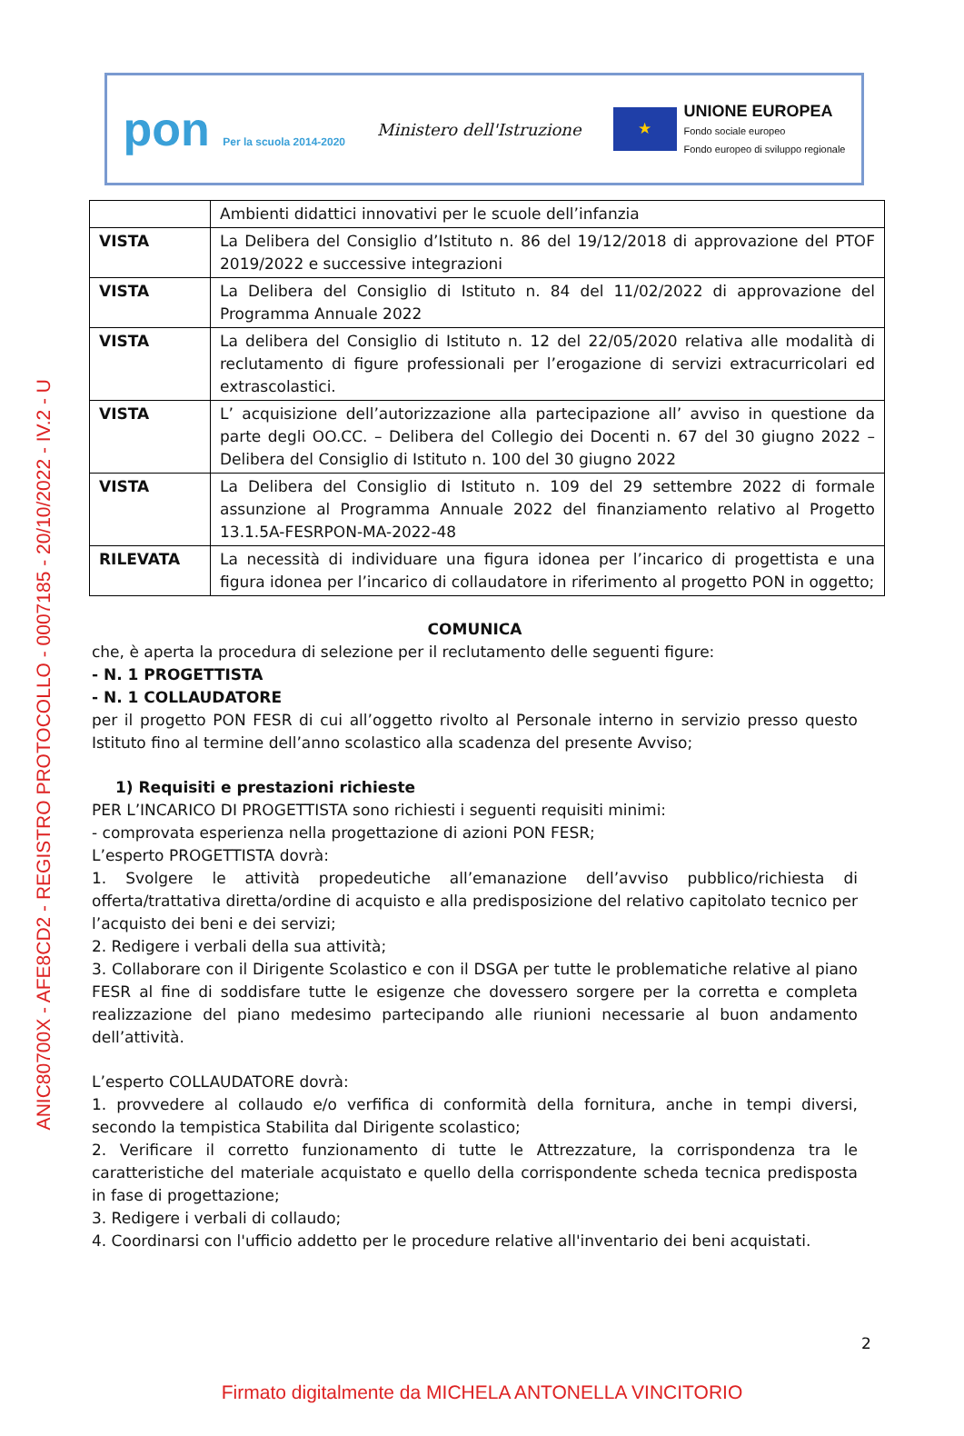ANIC80700X - AFE8CD2 - REGISTRO PROTOCOLLO - 0007185 - 20/10/2022 - IV.2 - U
pon Per la scuola 2014-2020
Ministero dell'Istruzione
★
UNIONE EUROPEA
Fondo sociale europeo
Fondo europeo di sviluppo regionale
| | Ambienti didattici innovativi per le scuole dell’infanzia |
| VISTA | La Delibera del Consiglio d’Istituto n. 86 del 19/12/2018 di approvazione del PTOF 2019/2022 e successive integrazioni |
| VISTA | La Delibera del Consiglio di Istituto n. 84 del 11/02/2022 di approvazione del Programma Annuale 2022 |
| VISTA | La delibera del Consiglio di Istituto n. 12 del 22/05/2020 relativa alle modalità di reclutamento di figure professionali per l’erogazione di servizi extracurricolari ed extrascolastici. |
| VISTA | L’ acquisizione dell’autorizzazione alla partecipazione all’ avviso in questione da parte degli OO.CC. – Delibera del Collegio dei Docenti n. 67 del 30 giugno 2022 – Delibera del Consiglio di Istituto n. 100 del 30 giugno 2022 |
| VISTA | La Delibera del Consiglio di Istituto n. 109 del 29 settembre 2022 di formale assunzione al Programma Annuale 2022 del finanziamento relativo al Progetto 13.1.5A-FESRPON-MA-2022-48 |
| RILEVATA | La necessità di individuare una figura idonea per l’incarico di progettista e una figura idonea per l’incarico di collaudatore in riferimento al progetto PON in oggetto; |
COMUNICA
che, è aperta la procedura di selezione per il reclutamento delle seguenti figure:
- N. 1 PROGETTISTA
- N. 1 COLLAUDATORE
per il progetto PON FESR di cui all’oggetto rivolto al Personale interno in servizio presso questo Istituto fino al termine dell’anno scolastico alla scadenza del presente Avviso;
1) Requisiti e prestazioni richieste
PER L’INCARICO DI PROGETTISTA sono richiesti i seguenti requisiti minimi:
- comprovata esperienza nella progettazione di azioni PON FESR;
L’esperto PROGETTISTA dovrà:
1. Svolgere le attività propedeutiche all’emanazione dell’avviso pubblico/richiesta di offerta/trattativa diretta/ordine di acquisto e alla predisposizione del relativo capitolato tecnico per l’acquisto dei beni e dei servizi;
2. Redigere i verbali della sua attività;
3. Collaborare con il Dirigente Scolastico e con il DSGA per tutte le problematiche relative al piano FESR al fine di soddisfare tutte le esigenze che dovessero sorgere per la corretta e completa realizzazione del piano medesimo partecipando alle riunioni necessarie al buon andamento dell’attività.
L’esperto COLLAUDATORE dovrà:
1. provvedere al collaudo e/o verfifica di conformità della fornitura, anche in tempi diversi, secondo la tempistica Stabilita dal Dirigente scolastico;
2. Verificare il corretto funzionamento di tutte le Attrezzature, la corrispondenza tra le caratteristiche del materiale acquistato e quello della corrispondente scheda tecnica predisposta in fase di progettazione;
3. Redigere i verbali di collaudo;
4. Coordinarsi con l'ufficio addetto per le procedure relative all'inventario dei beni acquistati.
2
Firmato digitalmente da MICHELA ANTONELLA VINCITORIO